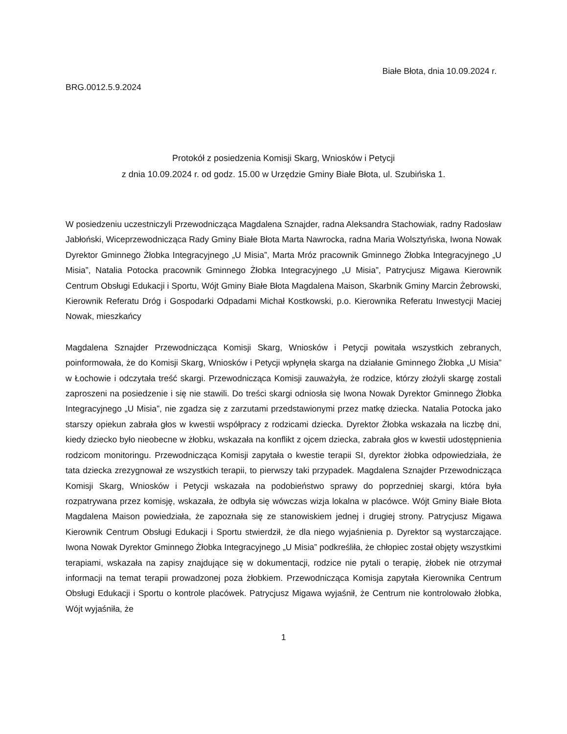Białe Błota, dnia 10.09.2024 r.
BRG.0012.5.9.2024
Protokół z posiedzenia Komisji Skarg, Wniosków i Petycji
z dnia 10.09.2024 r. od godz. 15.00 w Urzędzie Gminy Białe Błota, ul. Szubińska 1.
W posiedzeniu uczestniczyli Przewodnicząca Magdalena Sznajder, radna Aleksandra Stachowiak, radny Radosław Jabłoński, Wiceprzewodnicząca Rady Gminy Białe Błota Marta Nawrocka, radna Maria Wolsztyńska, Iwona Nowak Dyrektor Gminnego Żłobka Integracyjnego „U Misia”, Marta Mróz pracownik Gminnego Żłobka Integracyjnego „U Misia”, Natalia Potocka pracownik Gminnego Żłobka Integracyjnego „U Misia”, Patrycjusz Migawa Kierownik Centrum Obsługi Edukacji i Sportu, Wójt Gminy Białe Błota Magdalena Maison, Skarbnik Gminy Marcin Żebrowski, Kierownik Referatu Dróg i Gospodarki Odpadami Michał Kostkowski, p.o. Kierownika Referatu Inwestycji Maciej Nowak, mieszkańcy
Magdalena Sznajder Przewodnicząca Komisji Skarg, Wniosków i Petycji powitała wszystkich zebranych, poinformowała, że do Komisji Skarg, Wniosków i Petycji wpłynęła skarga na działanie Gminnego Żłobka „U Misia” w Łochowie i odczytała treść skargi. Przewodnicząca Komisji zauważyła, że rodzice, którzy złożyli skargę zostali zaproszeni na posiedzenie i się nie stawili. Do treści skargi odniosła się Iwona Nowak Dyrektor Gminnego Żłobka Integracyjnego „U Misia”, nie zgadza się z zarzutami przedstawionymi przez matkę dziecka. Natalia Potocka jako starszy opiekun zabrała głos w kwestii współpracy z rodzicami dziecka. Dyrektor Żłobka wskazała na liczbę dni, kiedy dziecko było nieobecne w żłobku, wskazała na konflikt z ojcem dziecka, zabrała głos w kwestii udostępnienia rodzicom monitoringu. Przewodnicząca Komisji zapytała o kwestie terapii SI, dyrektor żłobka odpowiedziała, że tata dziecka zrezygnował ze wszystkich terapii, to pierwszy taki przypadek. Magdalena Sznajder Przewodnicząca Komisji Skarg, Wniosków i Petycji wskazała na podobieństwo sprawy do poprzedniej skargi, która była rozpatrywana przez komisję, wskazała, że odbyła się wówczas wizja lokalna w placówce. Wójt Gminy Białe Błota Magdalena Maison powiedziała, że zapoznała się ze stanowiskiem jednej i drugiej strony. Patrycjusz Migawa Kierownik Centrum Obsługi Edukacji i Sportu stwierdził, że dla niego wyjaśnienia p. Dyrektor są wystarczające. Iwona Nowak Dyrektor Gminnego Żłobka Integracyjnego „U Misia” podkreśliła, że chłopiec został objęty wszystkimi terapiami, wskazała na zapisy znajdujące się w dokumentacji, rodzice nie pytali o terapię, żłobek nie otrzymał informacji na temat terapii prowadzonej poza żłobkiem. Przewodnicząca Komisja zapytała Kierownika Centrum Obsługi Edukacji i Sportu o kontrole placówek. Patrycjusz Migawa wyjaśnił, że Centrum nie kontrolowało żłobka, Wójt wyjaśniła, że
1